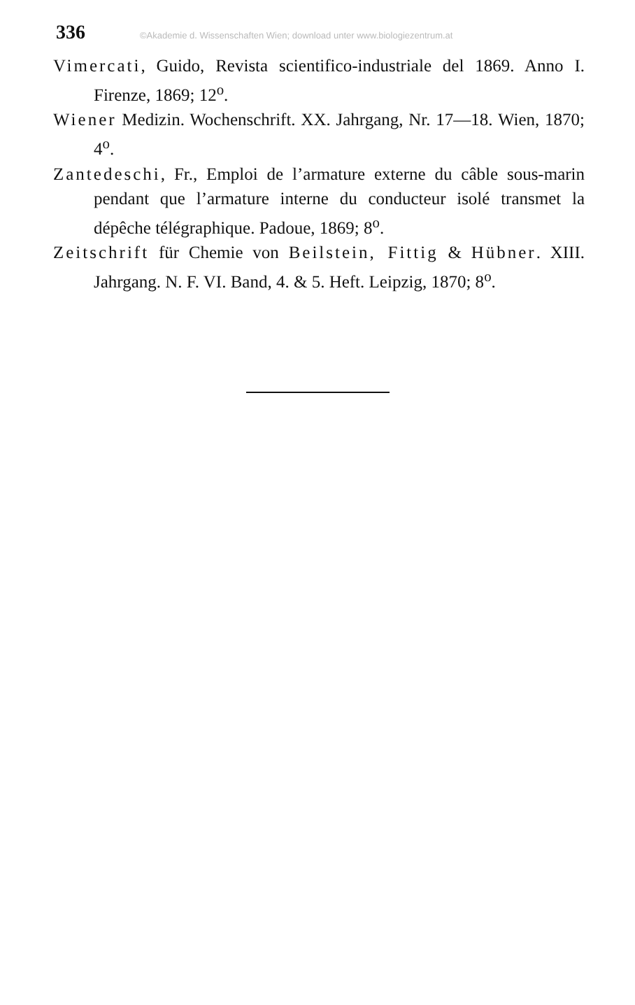336 ©Akademie d. Wissenschaften Wien; download unter www.biologiezentrum.at
Vimercati, Guido, Revista scientifico-industriale del 1869. Anno I. Firenze, 1869; 12<sup>o</sup>.
Wiener Medizin. Wochenschrift. XX. Jahrgang, Nr. 17—18. Wien, 1870; 4<sup>o</sup>.
Zantedeschi, Fr., Emploi de l’armature externe du câble sous-marin pendant que l’armature interne du conducteur isolé transmet la dépêche télégraphique. Padoue, 1869; 8<sup>o</sup>.
Zeitschrift für Chemie von Beilstein, Fittig & Hübner. XIII. Jahrgang. N. F. VI. Band, 4. & 5. Heft. Leipzig, 1870; 8<sup>o</sup>.